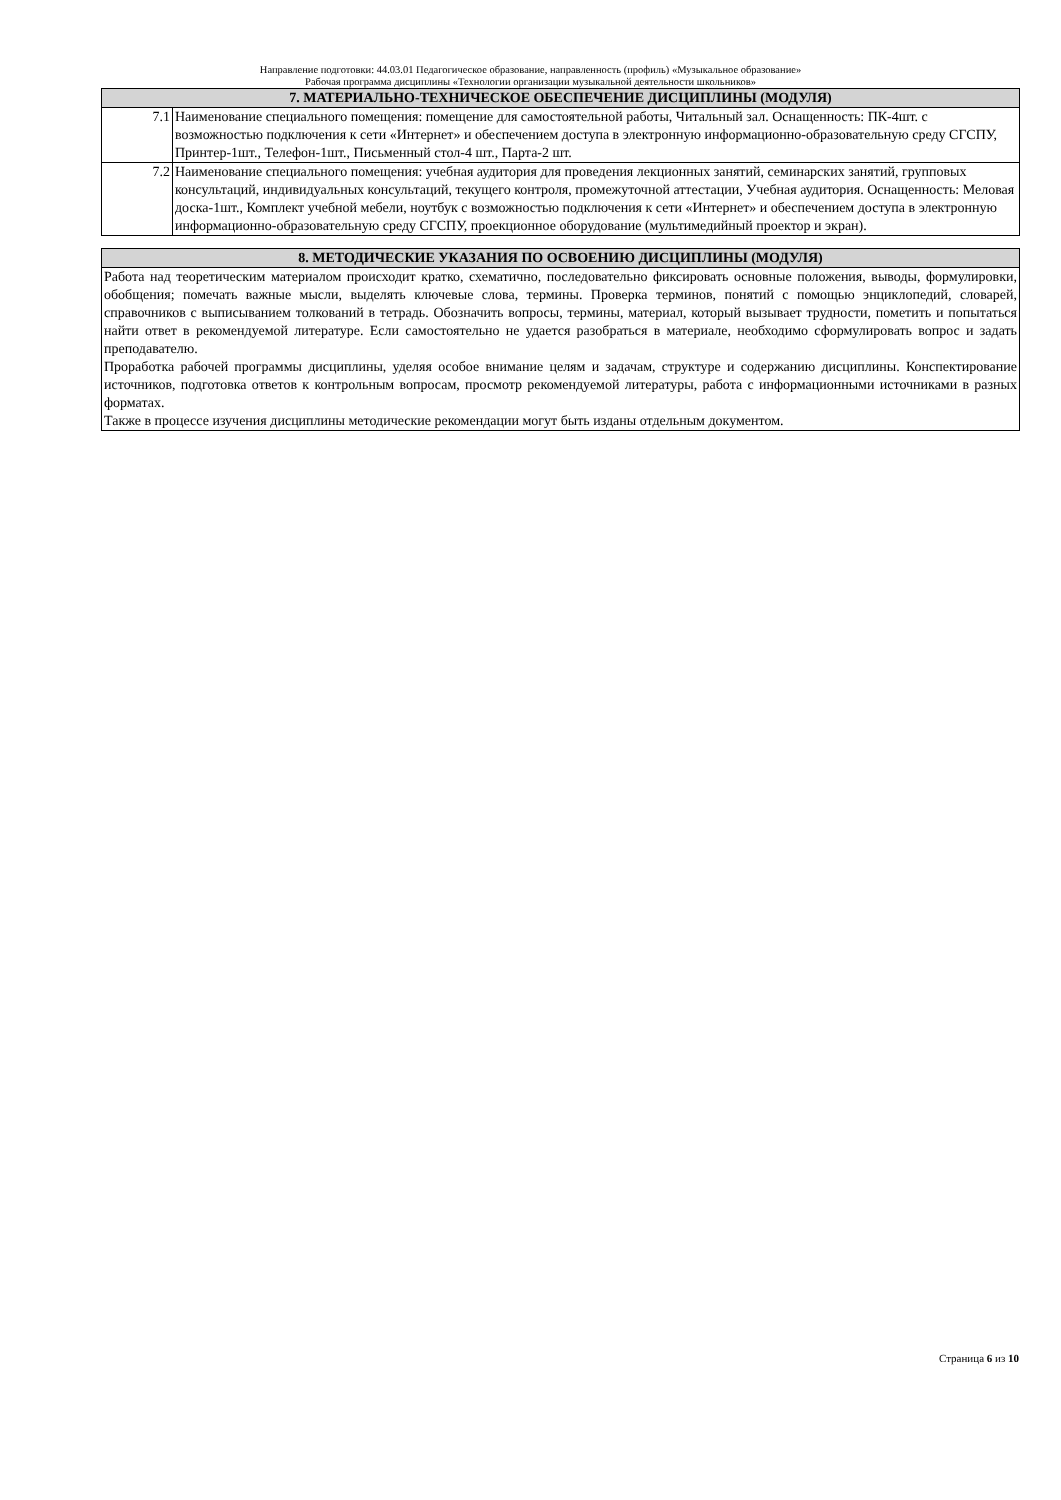Направление подготовки: 44.03.01 Педагогическое образование, направленность (профиль) «Музыкальное образование»
Рабочая программа дисциплины «Технологии организации музыкальной деятельности школьников»
| 7. МАТЕРИАЛЬНО-ТЕХНИЧЕСКОЕ ОБЕСПЕЧЕНИЕ ДИСЦИПЛИНЫ (МОДУЛЯ) | |
| --- | --- |
| 7.1 | Наименование специального помещения: помещение для самостоятельной работы, Читальный зал. Оснащенность: ПК-4шт. с возможностью подключения к сети «Интернет» и обеспечением доступа в электронную информационно-образовательную среду СГСПУ, Принтер-1шт., Телефон-1шт., Письменный стол-4 шт., Парта-2 шт. |
| 7.2 | Наименование специального помещения: учебная аудитория для проведения лекционных занятий, семинарских занятий, групповых консультаций, индивидуальных консультаций, текущего контроля, промежуточной аттестации, Учебная аудитория. Оснащенность: Меловая доска-1шт., Комплект учебной мебели, ноутбук с возможностью подключения к сети «Интернет» и обеспечением доступа в электронную информационно-образовательную среду СГСПУ, проекционное оборудование (мультимедийный проектор и экран). |
| 8. МЕТОДИЧЕСКИЕ УКАЗАНИЯ ПО ОСВОЕНИЮ ДИСЦИПЛИНЫ (МОДУЛЯ) |
| --- |
| Работа над теоретическим материалом происходит кратко, схематично, последовательно фиксировать основные положения, выводы, формулировки, обобщения; помечать важные мысли, выделять ключевые слова, термины. Проверка терминов, понятий с помощью энциклопедий, словарей, справочников с выписыванием толкований в тетрадь. Обозначить вопросы, термины, материал, который вызывает трудности, пометить и попытаться найти ответ в рекомендуемой литературе. Если самостоятельно не удается разобраться в материале, необходимо сформулировать вопрос и задать преподавателю. Проработка рабочей программы дисциплины, уделяя особое внимание целям и задачам, структуре и содержанию дисциплины. Конспектирование источников, подготовка ответов к контрольным вопросам, просмотр рекомендуемой литературы, работа с информационными источниками в разных форматах. Также в процессе изучения дисциплины методические рекомендации могут быть изданы отдельным документом. |
Страница 6 из 10